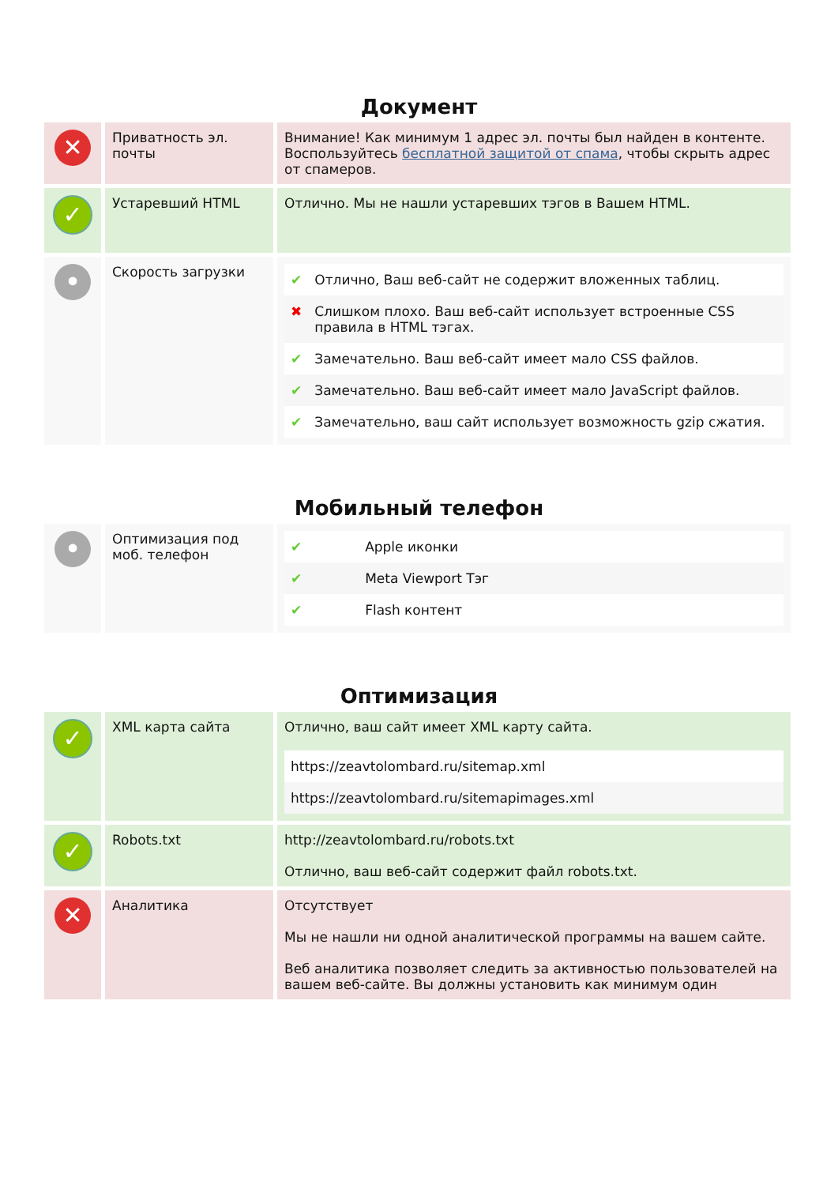Документ
| ✕ | Приватность эл. почты | Внимание! Как минимум 1 адрес эл. почты был найден в контенте. Воспользуйтесь бесплатной защитой от спама , чтобы скрыть адрес от спамеров. |
| ✓ | Устаревший HTML | Отлично. Мы не нашли устаревших тэгов в Вашем HTML. |
| • | Скорость загрузки | / ✔ / Отлично, Ваш веб-сайт не содержит вложенных таблиц. / / ✖ / Слишком плохо. Ваш веб-сайт использует встроенные CSS правила в HTML тэгах. / / ✔ / Замечательно. Ваш веб-сайт имеет мало CSS файлов. / / ✔ / Замечательно. Ваш веб-сайт имеет мало JavaScript файлов. / / ✔ / Замечательно, ваш сайт использует возможность gzip сжатия. / |
Мобильный телефон
| • | Оптимизация под моб. телефон | / ✔ / Apple иконки / / ✔ / Meta Viewport Тэг / / ✔ / Flash контент / |
Оптимизация
| ✓ | XML карта сайта | Отлично, ваш сайт имеет XML карту сайта. / https://zeavtolombard.ru/sitemap.xml / / https://zeavtolombard.ru/sitemapimages.xml / |
| ✓ | Robots.txt | http://zeavtolombard.ru/robots.txt Отлично, ваш веб-сайт содержит файл robots.txt. |
| ✕ | Аналитика | Отсутствует Мы не нашли ни одной аналитической программы на вашем сайте. Веб аналитика позволяет следить за активностью пользователей на вашем веб-сайте. Вы должны установить как минимум один |